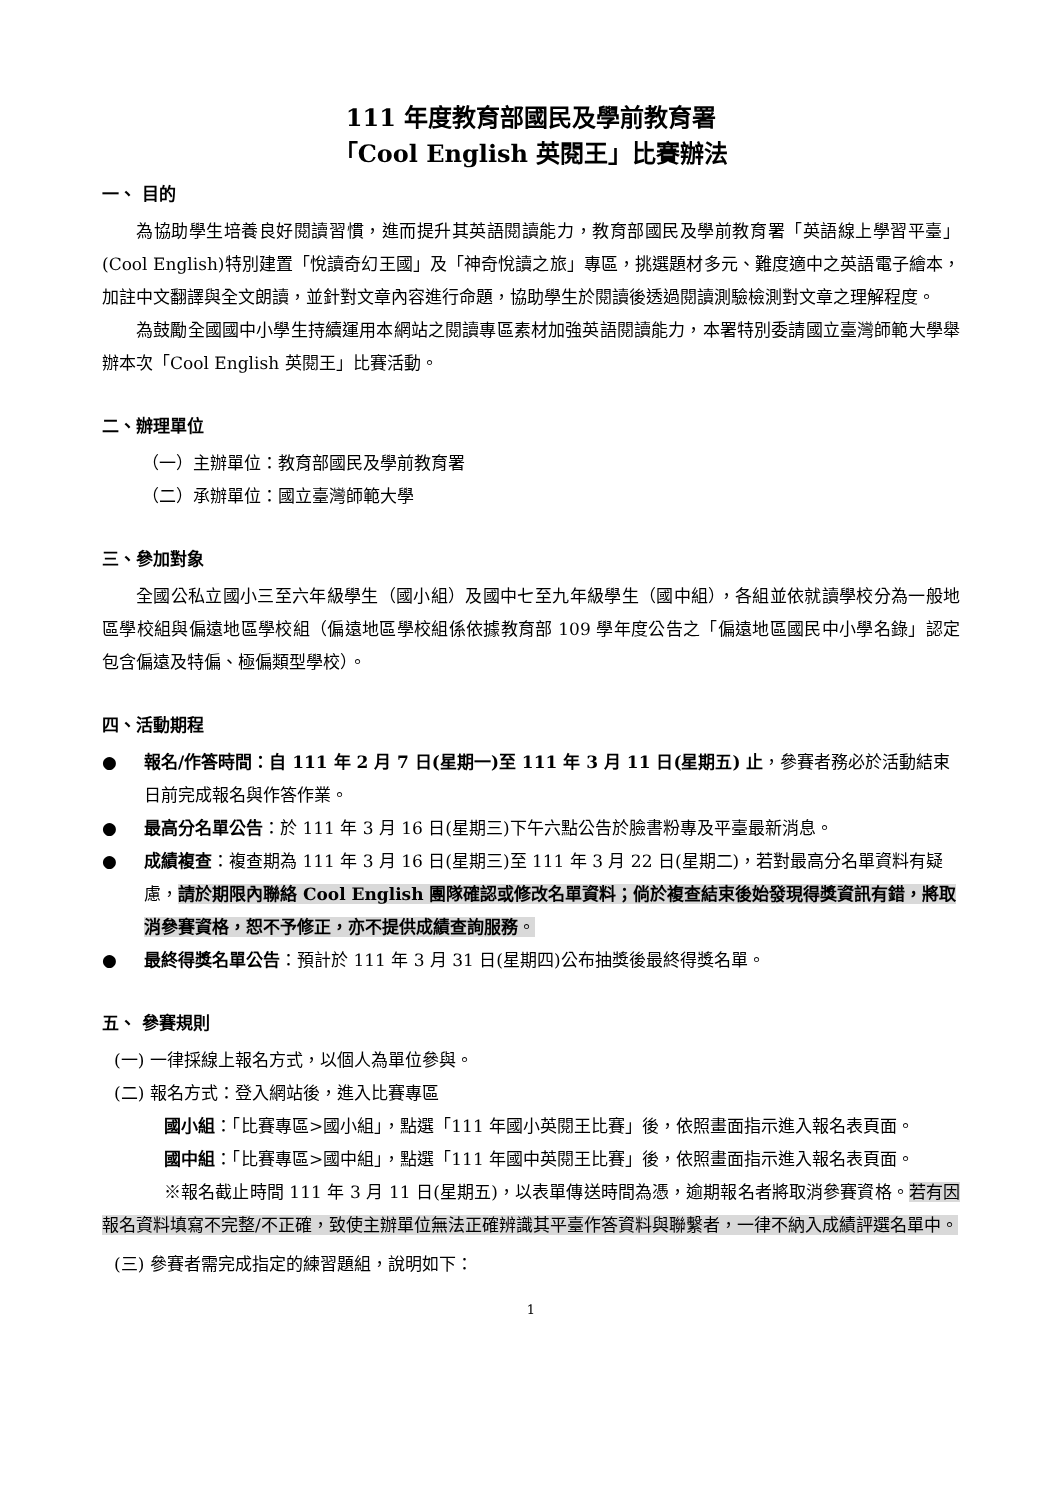111 年度教育部國民及學前教育署
「Cool English 英閱王」比賽辦法
一、 目的
為協助學生培養良好閱讀習慣，進而提升其英語閱讀能力，教育部國民及學前教育署「英語線上學習平臺」(Cool English)特別建置「悅讀奇幻王國」及「神奇悅讀之旅」專區，挑選題材多元、難度適中之英語電子繪本，加註中文翻譯與全文朗讀，並針對文章內容進行命題，協助學生於閱讀後透過閱讀測驗檢測對文章之理解程度。
為鼓勵全國國中小學生持續運用本網站之閱讀專區素材加強英語閱讀能力，本署特別委請國立臺灣師範大學舉辦本次「Cool English 英閱王」比賽活動。
二、辦理單位
（一）主辦單位：教育部國民及學前教育署
（二）承辦單位：國立臺灣師範大學
三、參加對象
全國公私立國小三至六年級學生（國小組）及國中七至九年級學生（國中組），各組並依就讀學校分為一般地區學校組與偏遠地區學校組（偏遠地區學校組係依據教育部 109 學年度公告之「偏遠地區國民中小學名錄」認定包含偏遠及特偏、極偏類型學校）。
四、活動期程
● 報名/作答時間：自 111 年 2 月 7 日(星期一)至 111 年 3 月 11 日(星期五) 止，參賽者務必於活動結束日前完成報名與作答作業。
● 最高分名單公告：於 111 年 3 月 16 日(星期三)下午六點公告於臉書粉專及平臺最新消息。
● 成績複查：複查期為 111 年 3 月 16 日(星期三)至 111 年 3 月 22 日(星期二)，若對最高分名單資料有疑慮，請於期限內聯絡 Cool English 團隊確認或修改名單資料；倘於複查結束後始發現得獎資訊有錯，將取消參賽資格，恕不予修正，亦不提供成績查詢服務。
● 最終得獎名單公告：預計於 111 年 3 月 31 日(星期四)公布抽獎後最終得獎名單。
五、 參賽規則
(一) 一律採線上報名方式，以個人為單位參與。
(二) 報名方式：登入網站後，進入比賽專區
國小組：「比賽專區>國小組」，點選「111 年國小英閱王比賽」後，依照畫面指示進入報名表頁面。
國中組：「比賽專區>國中組」，點選「111 年國中英閱王比賽」後，依照畫面指示進入報名表頁面。
※報名截止時間 111 年 3 月 11 日(星期五)，以表單傳送時間為憑，逾期報名者將取消參賽資格。若有因報名資料填寫不完整/不正確，致使主辦單位無法正確辨識其平臺作答資料與聯繫者，一律不納入成績評選名單中。
(三) 參賽者需完成指定的練習題組，說明如下：
1